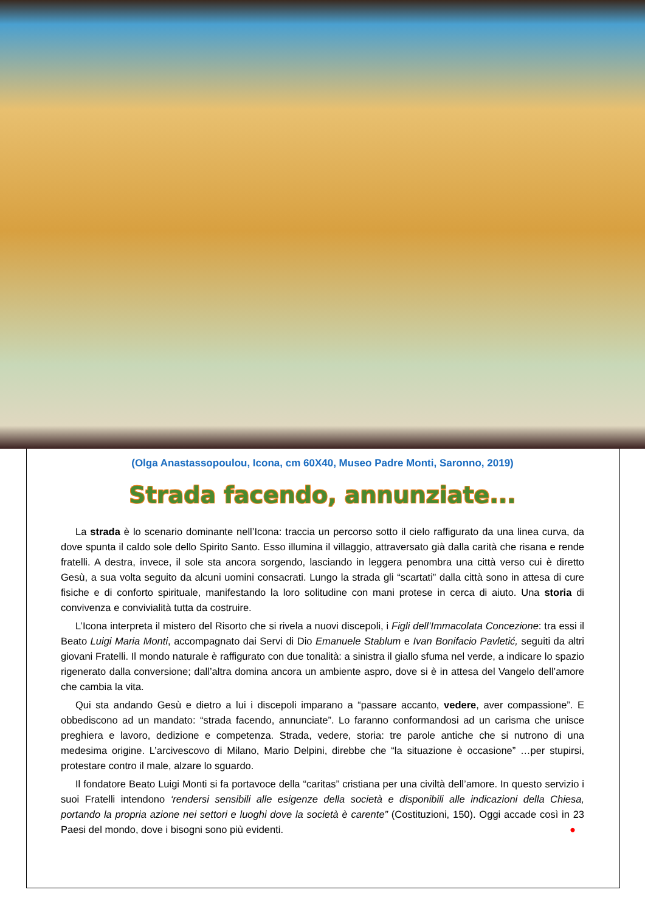(Olga Anastassopoulou, Icona, cm 60X40, Museo Padre Monti, Saronno, 2019)
Strada facendo, annunziate...
La strada è lo scenario dominante nell’Icona: traccia un percorso sotto il cielo raffigurato da una linea curva, da dove spunta il caldo sole dello Spirito Santo. Esso illumina il villaggio, attraversato già dalla carità che risana e rende fratelli. A destra, invece, il sole sta ancora sorgendo, lasciando in leggera penombra una città verso cui è diretto Gesù, a sua volta seguito da alcuni uomini consacrati. Lungo la strada gli “scartati” dalla città sono in attesa di cure fisiche e di conforto spirituale, manifestando la loro solitudine con mani protese in cerca di aiuto. Una storia di convivenza e convivialità tutta da costruire.
L’Icona interpreta il mistero del Risorto che si rivela a nuovi discepoli, i Figli dell’Immacolata Concezione: tra essi il Beato Luigi Maria Monti, accompagnato dai Servi di Dio Emanuele Stablum e Ivan Bonifacio Pavletić, seguiti da altri giovani Fratelli. Il mondo naturale è raffigurato con due tonalità: a sinistra il giallo sfuma nel verde, a indicare lo spazio rigenerato dalla conversione; dall’altra domina ancora un ambiente aspro, dove si è in attesa del Vangelo dell’amore che cambia la vita.
Qui sta andando Gesù e dietro a lui i discepoli imparano a “passare accanto, vedere, aver compassione”. E obbediscono ad un mandato: “strada facendo, annunciate”. Lo faranno conformandosi ad un carisma che unisce preghiera e lavoro, dedizione e competenza. Strada, vedere, storia: tre parole antiche che si nutrono di una medesima origine. L’arcivescovo di Milano, Mario Delpini, direbbe che “la situazione è occasione” …per stupirsi, protestare contro il male, alzare lo sguardo.
Il fondatore Beato Luigi Monti si fa portavoce della “caritas” cristiana per una civiltà dell’amore. In questo servizio i suoi Fratelli intendono ‘rendersi sensibili alle esigenze della società e disponibili alle indicazioni della Chiesa, portando la propria azione nei settori e luoghi dove la società è carente” (Costituzioni, 150). Oggi accade così in 23 Paesi del mondo, dove i bisogni sono più evidenti. ●